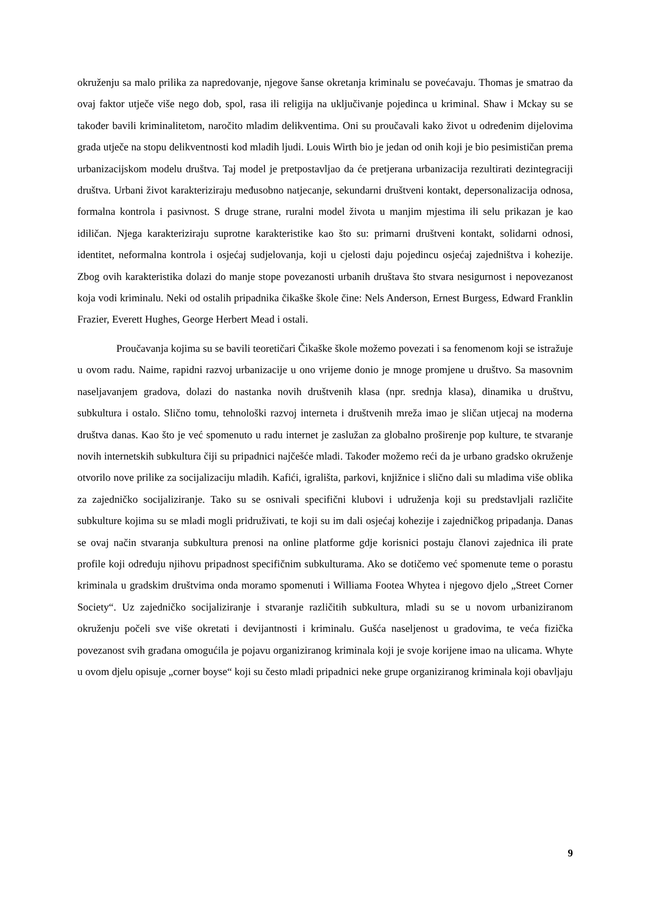okruženju sa malo prilika za napredovanje, njegove šanse okretanja kriminalu se povećavaju. Thomas je smatrao da ovaj faktor utječe više nego dob, spol, rasa ili religija na uključivanje pojedinca u kriminal. Shaw i Mckay su se također bavili kriminalitetom, naročito mladim delikventima. Oni su proučavali kako život u određenim dijelovima grada utječe na stopu delikventnosti kod mladih ljudi. Louis Wirth bio je jedan od onih koji je bio pesimističan prema urbanizacijskom modelu društva. Taj model je pretpostavljao da će pretjerana urbanizacija rezultirati dezintegraciji društva. Urbani život karakteriziraju međusobno natjecanje, sekundarni društveni kontakt, depersonalizacija odnosa, formalna kontrola i pasivnost. S druge strane, ruralni model života u manjim mjestima ili selu prikazan je kao idiličan. Njega karakteriziraju suprotne karakteristike kao što su: primarni društveni kontakt, solidarni odnosi, identitet, neformalna kontrola i osjećaj sudjelovanja, koji u cjelosti daju pojedincu osjećaj zajedništva i kohezije. Zbog ovih karakteristika dolazi do manje stope povezanosti urbanih društava što stvara nesigurnost i nepovezanost koja vodi kriminalu. Neki od ostalih pripadnika čikaške škole čine: Nels Anderson, Ernest Burgess, Edward Franklin Frazier, Everett Hughes, George Herbert Mead i ostali.
Proučavanja kojima su se bavili teoretičari Čikaške škole možemo povezati i sa fenomenom koji se istražuje u ovom radu. Naime, rapidni razvoj urbanizacije u ono vrijeme donio je mnoge promjene u društvo. Sa masovnim naseljavanjem gradova, dolazi do nastanka novih društvenih klasa (npr. srednja klasa), dinamika u društvu, subkultura i ostalo. Slično tomu, tehnološki razvoj interneta i društvenih mreža imao je sličan utjecaj na moderna društva danas. Kao što je već spomenuto u radu internet je zaslužan za globalno proširenje pop kulture, te stvaranje novih internetskih subkultura čiji su pripadnici najčešće mladi. Također možemo reći da je urbano gradsko okruženje otvorilo nove prilike za socijalizaciju mladih. Kafići, igrališta, parkovi, knjižnice i slično dali su mladima više oblika za zajedničko socijaliziranje. Tako su se osnivali specifični klubovi i udruženja koji su predstavljali različite subkulture kojima su se mladi mogli pridruživati, te koji su im dali osjećaj kohezije i zajedničkog pripadanja. Danas se ovaj način stvaranja subkultura prenosi na online platforme gdje korisnici postaju članovi zajednica ili prate profile koji određuju njihovu pripadnost specifičnim subkulturama. Ako se dotičemo već spomenute teme o porastu kriminala u gradskim društvima onda moramo spomenuti i Williama Footea Whytea i njegovo djelo „Street Corner Society“. Uz zajedničko socijaliziranje i stvaranje različitih subkultura, mladi su se u novom urbaniziranom okruženju počeli sve više okretati i devijantnosti i kriminalu. Gušća naseljenost u gradovima, te veća fizička povezanost svih građana omogućila je pojavu organiziranog kriminala koji je svoje korijene imao na ulicama. Whyte u ovom djelu opisuje „corner boyse“ koji su često mladi pripadnici neke grupe organiziranog kriminala koji obavljaju
9